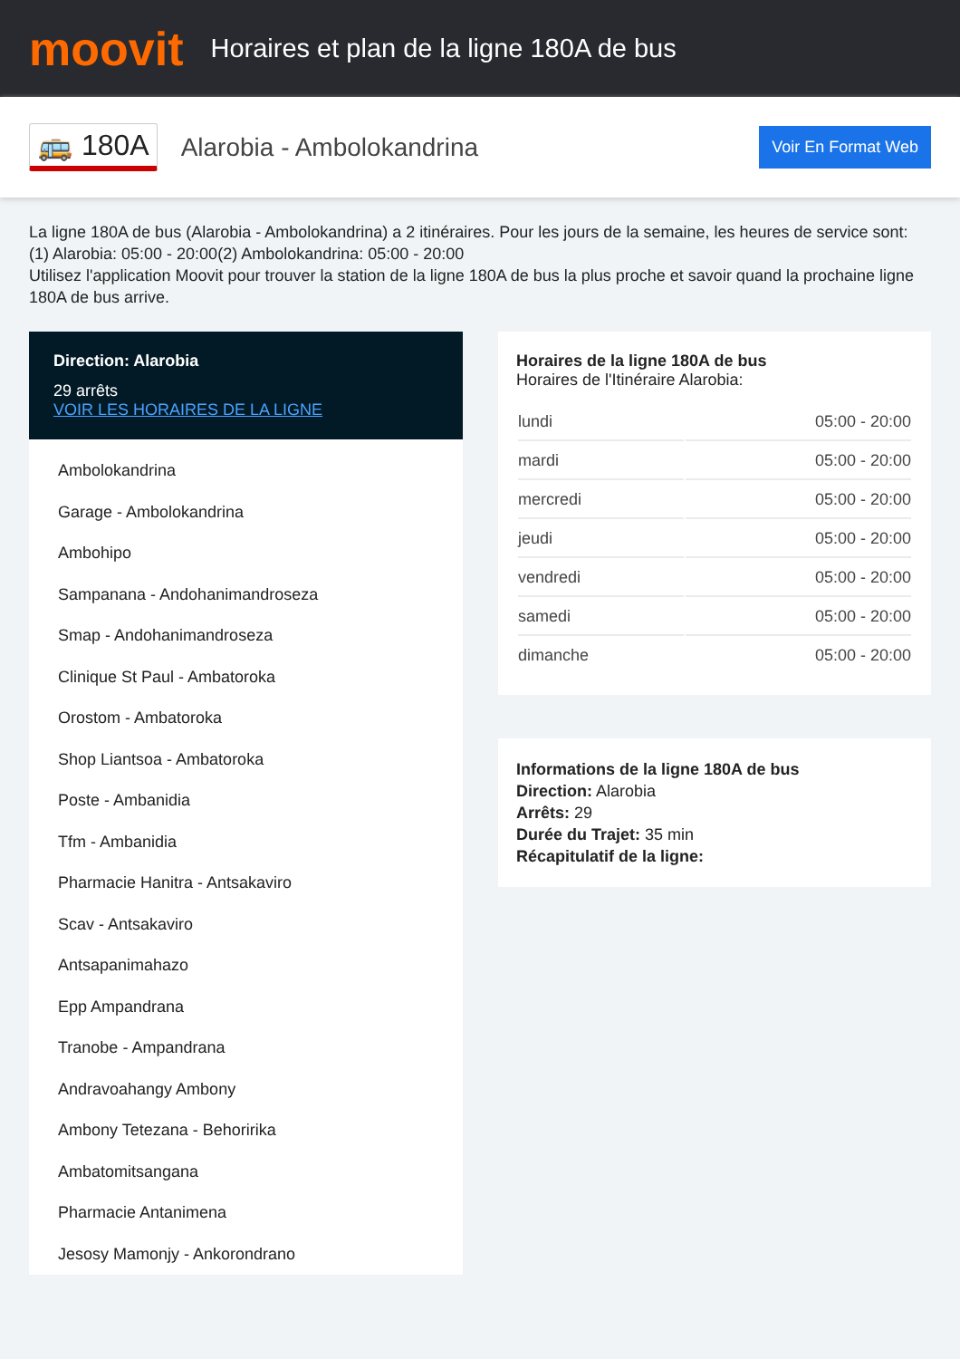moovit
Horaires et plan de la ligne 180A de bus
🚌 180A
Alarobia - Ambolokandrina
Voir En Format Web
La ligne 180A de bus (Alarobia - Ambolokandrina) a 2 itinéraires. Pour les jours de la semaine, les heures de service sont:
(1) Alarobia: 05:00 - 20:00(2) Ambolokandrina: 05:00 - 20:00
Utilisez l'application Moovit pour trouver la station de la ligne 180A de bus la plus proche et savoir quand la prochaine ligne 180A de bus arrive.
Direction: Alarobia
29 arrêts
VOIR LES HORAIRES DE LA LIGNE
Ambolokandrina
Garage - Ambolokandrina
Ambohipo
Sampanana - Andohanimandroseza
Smap - Andohanimandroseza
Clinique St Paul - Ambatoroka
Orostom - Ambatoroka
Shop Liantsoa - Ambatoroka
Poste - Ambanidia
Tfm - Ambanidia
Pharmacie Hanitra - Antsakaviro
Scav - Antsakaviro
Antsapanimahazo
Epp Ampandrana
Tranobe - Ampandrana
Andravoahangy Ambony
Ambony Tetezana - Behoririka
Ambatomitsangana
Pharmacie Antanimena
Jesosy Mamonjy - Ankorondrano
Horaires de la ligne 180A de bus
Horaires de l'Itinéraire Alarobia:
| lundi | 05:00 - 20:00 |
| mardi | 05:00 - 20:00 |
| mercredi | 05:00 - 20:00 |
| jeudi | 05:00 - 20:00 |
| vendredi | 05:00 - 20:00 |
| samedi | 05:00 - 20:00 |
| dimanche | 05:00 - 20:00 |
Informations de la ligne 180A de bus
Direction: Alarobia
Arrêts: 29
Durée du Trajet: 35 min
Récapitulatif de la ligne: